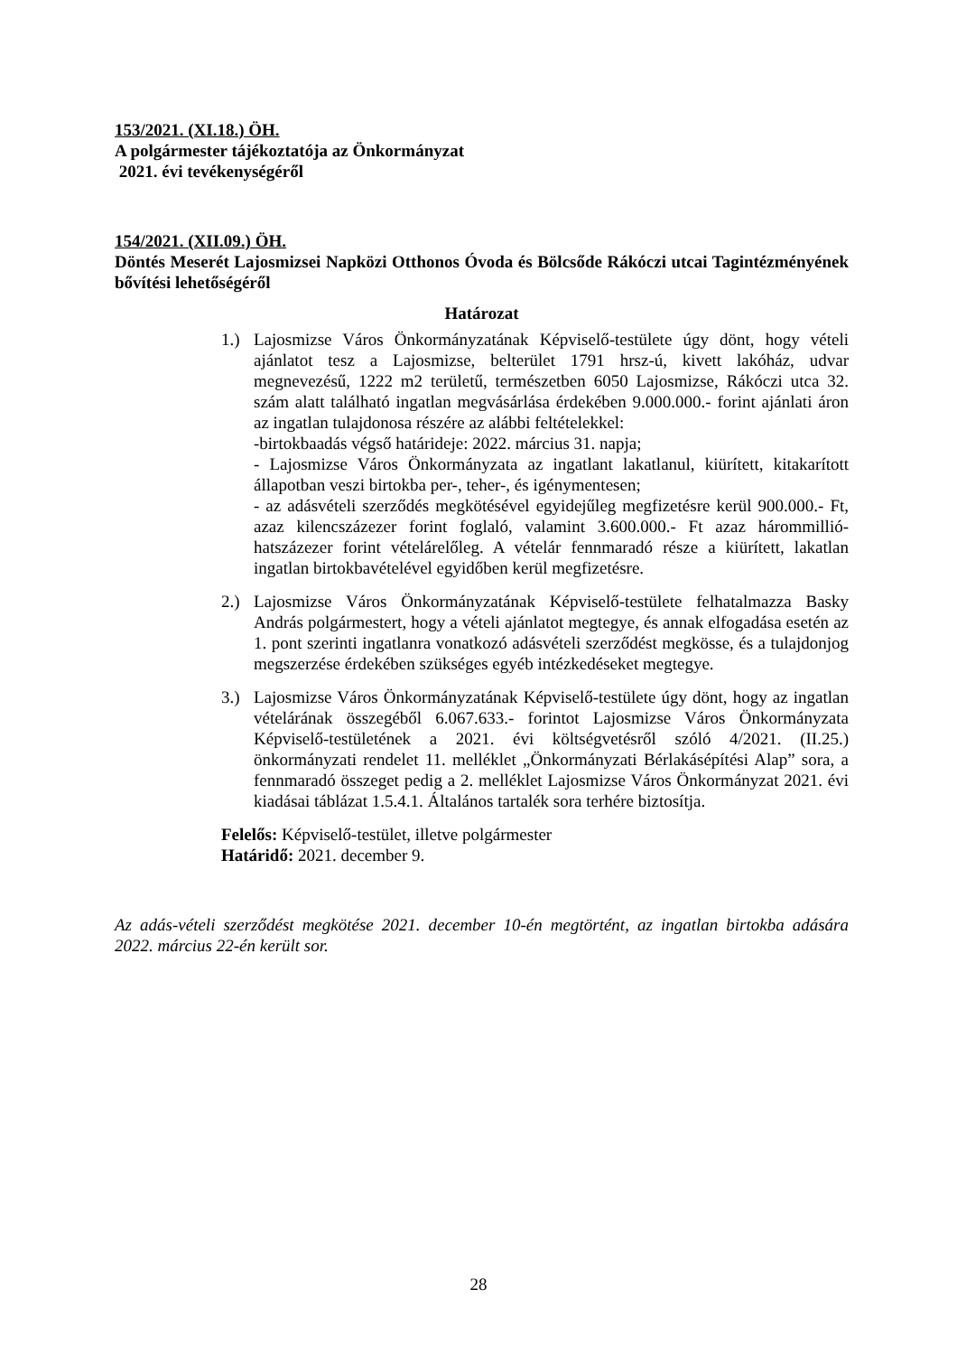153/2021. (XI.18.) ÖH.
A polgármester tájékoztatója az Önkormányzat
2021. évi tevékenységéről
154/2021. (XII.09.) ÖH.
Döntés Meserét Lajosmizsei Napközi Otthonos Óvoda és Bölcsőde Rákóczi utcai Tagintézményének bővítési lehetőségéről
Határozat
1.) Lajosmizse Város Önkormányzatának Képviselő-testülete úgy dönt, hogy vételi ajánlatot tesz a Lajosmizse, belterület 1791 hrsz-ú, kivett lakóház, udvar megnevezésű, 1222 m2 területű, természetben 6050 Lajosmizse, Rákóczi utca 32. szám alatt található ingatlan megvásárlása érdekében 9.000.000.- forint ajánlati áron az ingatlan tulajdonosa részére az alábbi feltételekkel:
-birtokbaadás végső határideje: 2022. március 31. napja;
- Lajosmizse Város Önkormányzata az ingatlant lakatlanul, kiürített, kitakarított állapotban veszi birtokba per-, teher-, és igénymentesen;
- az adásvételi szerződés megkötésével egyidejűleg megfizetésre kerül 900.000.- Ft, azaz kilencszázezer forint foglaló, valamint 3.600.000.- Ft azaz hárommillió-hatszázezer forint vételárelőleg. A vételár fennmaradó része a kiürített, lakatlan ingatlan birtokbavételével egyidőben kerül megfizetésre.
2.) Lajosmizse Város Önkormányzatának Képviselő-testülete felhatalmazza Basky András polgármestert, hogy a vételi ajánlatot megtegye, és annak elfogadása esetén az 1. pont szerinti ingatlanra vonatkozó adásvételi szerződést megkösse, és a tulajdonjog megszerzése érdekében szükséges egyéb intézkedéseket megtegye.
3.) Lajosmizse Város Önkormányzatának Képviselő-testülete úgy dönt, hogy az ingatlan vételárának összegéből 6.067.633.- forintot Lajosmizse Város Önkormányzata Képviselő-testületének a 2021. évi költségvetésről szóló 4/2021. (II.25.) önkormányzati rendelet 11. melléklet „Önkormányzati Bérlakásépítési Alap” sora, a fennmaradó összeget pedig a 2. melléklet Lajosmizse Város Önkormányzat 2021. évi kiadásai táblázat 1.5.4.1. Általános tartalék sora terhére biztosítja.
Felelős: Képviselő-testület, illetve polgármester
Határidő: 2021. december 9.
Az adás-vételi szerződést megkötése 2021. december 10-én megtörtént, az ingatlan birtokba adására 2022. március 22-én került sor.
28